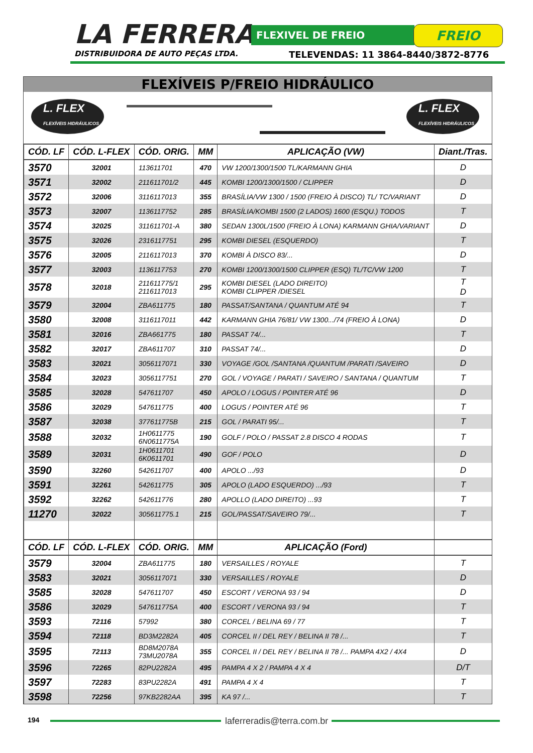LA FERRERA
DISTRIBUIDORA DE AUTO PEÇAS LTDA.
FLEXIVEL DE FREIO FREIO
TELEVENDAS: 11 3864-8440/3872-8776
FLEXÍVEIS P/FREIO HIDRÁULICO
L. FLEX
FLEXÍVEIS HIDRÁULICOS
L. FLEX
FLEXÍVEIS HIDRÁULICOS
| CÓD. LF | CÓD. L-FLEX | CÓD. ORIG. | MM | APLICAÇÃO (VW) | Diant./Tras. |
| --- | --- | --- | --- | --- | --- |
| 3570 | 32001 | 113611701 | 470 | VW 1200/1300/1500 TL/KARMANN GHIA | D |
| 3571 | 32002 | 211611701/2 | 445 | KOMBI 1200/1300/1500 / CLIPPER | D |
| 3572 | 32006 | 3116117013 | 355 | BRASÍLIA/VW 1300 / 1500 (FREIO À DISCO) TL/ TC/VARIANT | D |
| 3573 | 32007 | 1136117752 | 285 | BRASÍLIA/KOMBI 1500 (2 LADOS) 1600 (ESQU.) TODOS | T |
| 3574 | 32025 | 311611701-A | 380 | SEDAN 1300L/1500 (FREIO À LONA) KARMANN GHIA/VARIANT | D |
| 3575 | 32026 | 2316117751 | 295 | KOMBI DIESEL (ESQUERDO) | T |
| 3576 | 32005 | 2116117013 | 370 | KOMBI À DISCO 83/... | D |
| 3577 | 32003 | 1136117753 | 270 | KOMBI 1200/1300/1500 CLIPPER (ESQ) TL/TC/VW 1200 | T |
| 3578 | 32018 | 211611775/1 2116117013 | 295 | KOMBI DIESEL (LADO DIREITO) KOMBI CLIPPER /DIESEL | T D |
| 3579 | 32004 | ZBA611775 | 180 | PASSAT/SANTANA / QUANTUM ATÉ 94 | T |
| 3580 | 32008 | 3116117011 | 442 | KARMANN GHIA 76/81/ VW 1300.../74 (FREIO À LONA) | D |
| 3581 | 32016 | ZBA661775 | 180 | PASSAT 74/... | T |
| 3582 | 32017 | ZBA611707 | 310 | PASSAT 74/... | D |
| 3583 | 32021 | 3056117071 | 330 | VOYAGE /GOL /SANTANA /QUANTUM /PARATI /SAVEIRO | D |
| 3584 | 32023 | 3056117751 | 270 | GOL / VOYAGE / PARATI / SAVEIRO / SANTANA / QUANTUM | T |
| 3585 | 32028 | 547611707 | 450 | APOLO / LOGUS / POINTER ATÉ 96 | D |
| 3586 | 32029 | 547611775 | 400 | LOGUS / POINTER ATÉ 96 | T |
| 3587 | 32038 | 377611775B | 215 | GOL / PARATI 95/... | T |
| 3588 | 32032 | 1H0611775 6N0611775A | 190 | GOLF / POLO / PASSAT 2.8 DISCO 4 RODAS | T |
| 3589 | 32031 | 1H0611701 6K0611701 | 490 | GOF / POLO | D |
| 3590 | 32260 | 542611707 | 400 | APOLO .../93 | D |
| 3591 | 32261 | 542611775 | 305 | APOLO (LADO ESQUERDO) .../93 | T |
| 3592 | 32262 | 542611776 | 280 | APOLLO (LADO DIREITO) ...93 | T |
| 11270 | 32022 | 305611775.1 | 215 | GOL/PASSAT/SAVEIRO 79/... | T |
| CÓD. LF | CÓD. L-FLEX | CÓD. ORIG. | MM | APLICAÇÃO (Ford) | |
| 3579 | 32004 | ZBA611775 | 180 | VERSAILLES / ROYALE | T |
| 3583 | 32021 | 3056117071 | 330 | VERSAILLES / ROYALE | D |
| 3585 | 32028 | 547611707 | 450 | ESCORT / VERONA 93 / 94 | D |
| 3586 | 32029 | 547611775A | 400 | ESCORT / VERONA 93 / 94 | T |
| 3593 | 72116 | 57992 | 380 | CORCEL / BELINA 69 / 77 | T |
| 3594 | 72118 | BD3M2282A | 405 | CORCEL II / DEL REY / BELINA II 78 /... | T |
| 3595 | 72113 | BD8M2078A 73MU2078A | 355 | CORCEL II / DEL REY / BELINA II 78 /... PAMPA 4X2 / 4X4 | D |
| 3596 | 72265 | 82PU2282A | 495 | PAMPA 4 X 2 / PAMPA 4 X 4 | D/T |
| 3597 | 72283 | 83PU2282A | 491 | PAMPA 4 X 4 | T |
| 3598 | 72256 | 97KB2282AA | 395 | KA 97 /... | T |
194 laferreradis@terra.com.br